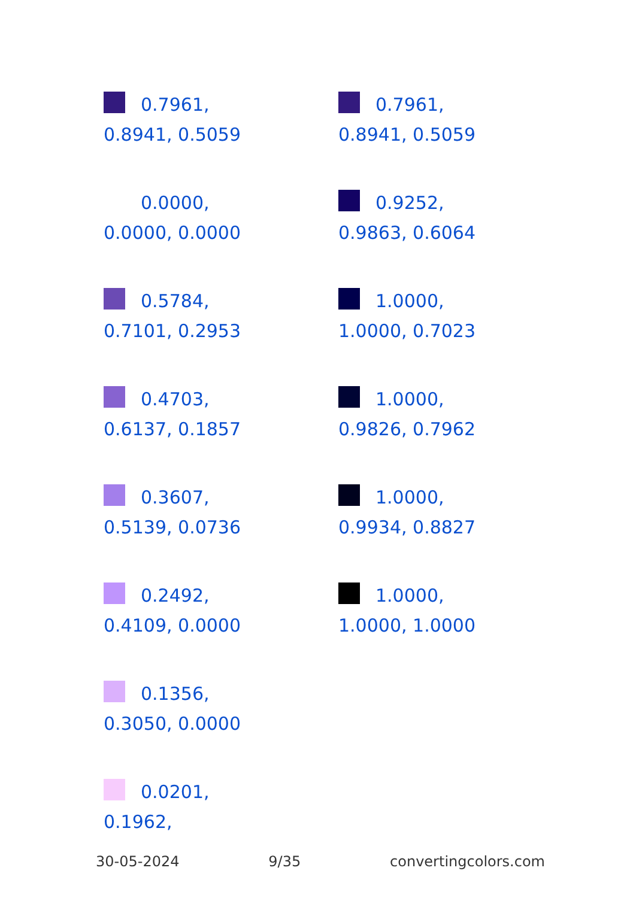0.7961, 0.8941, 0.5059
0.0000, 0.0000, 0.0000
0.5784, 0.7101, 0.2953
0.4703, 0.6137, 0.1857
0.3607, 0.5139, 0.0736
0.2492, 0.4109, 0.0000
0.1356, 0.3050, 0.0000
0.0201, 0.1962,
0.7961, 0.8941, 0.5059
0.9252, 0.9863, 0.6064
1.0000, 1.0000, 0.7023
1.0000, 0.9826, 0.7962
1.0000, 0.9934, 0.8827
1.0000, 1.0000, 1.0000
30-05-2024 9/35 convertingcolors.com